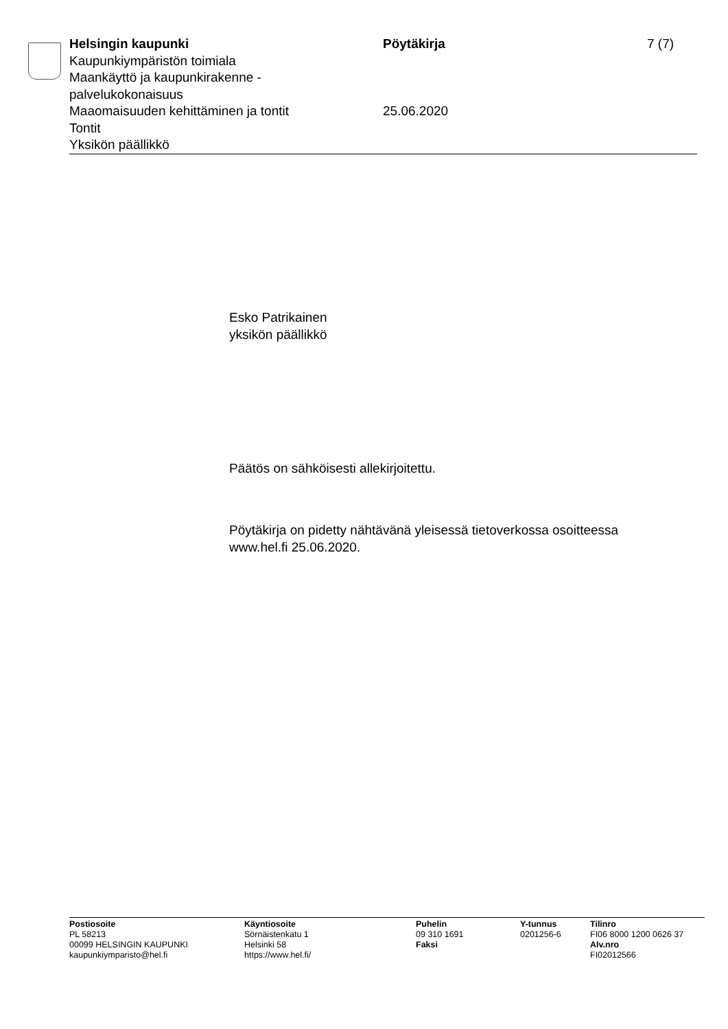Helsingin kaupunki
Kaupunkiympäristön toimiala
Maankäyttö ja kaupunkirakenne -
palvelukokonaisuus
Maaomaisuuden kehittäminen ja tontit
Tontit
Yksikön päällikkö
Pöytäkirja
25.06.2020
7 (7)
Esko Patrikainen
yksikön päällikkö
Päätös on sähköisesti allekirjoitettu.
Pöytäkirja on pidetty nähtävänä yleisessä tietoverkossa osoitteessa
www.hel.fi 25.06.2020.
Postiosoite
PL 58213
00099 HELSINGIN KAUPUNKI
kaupunkiymparisto@hel.fi
Käyntiosoite
Sörnäistenkatu 1
Helsinki 58
https://www.hel.fi/
Puhelin
09 310 1691
Faksi
Y-tunnus
0201256-6
Tilinro
FI06 8000 1200 0626 37
Alv.nro
FI02012566